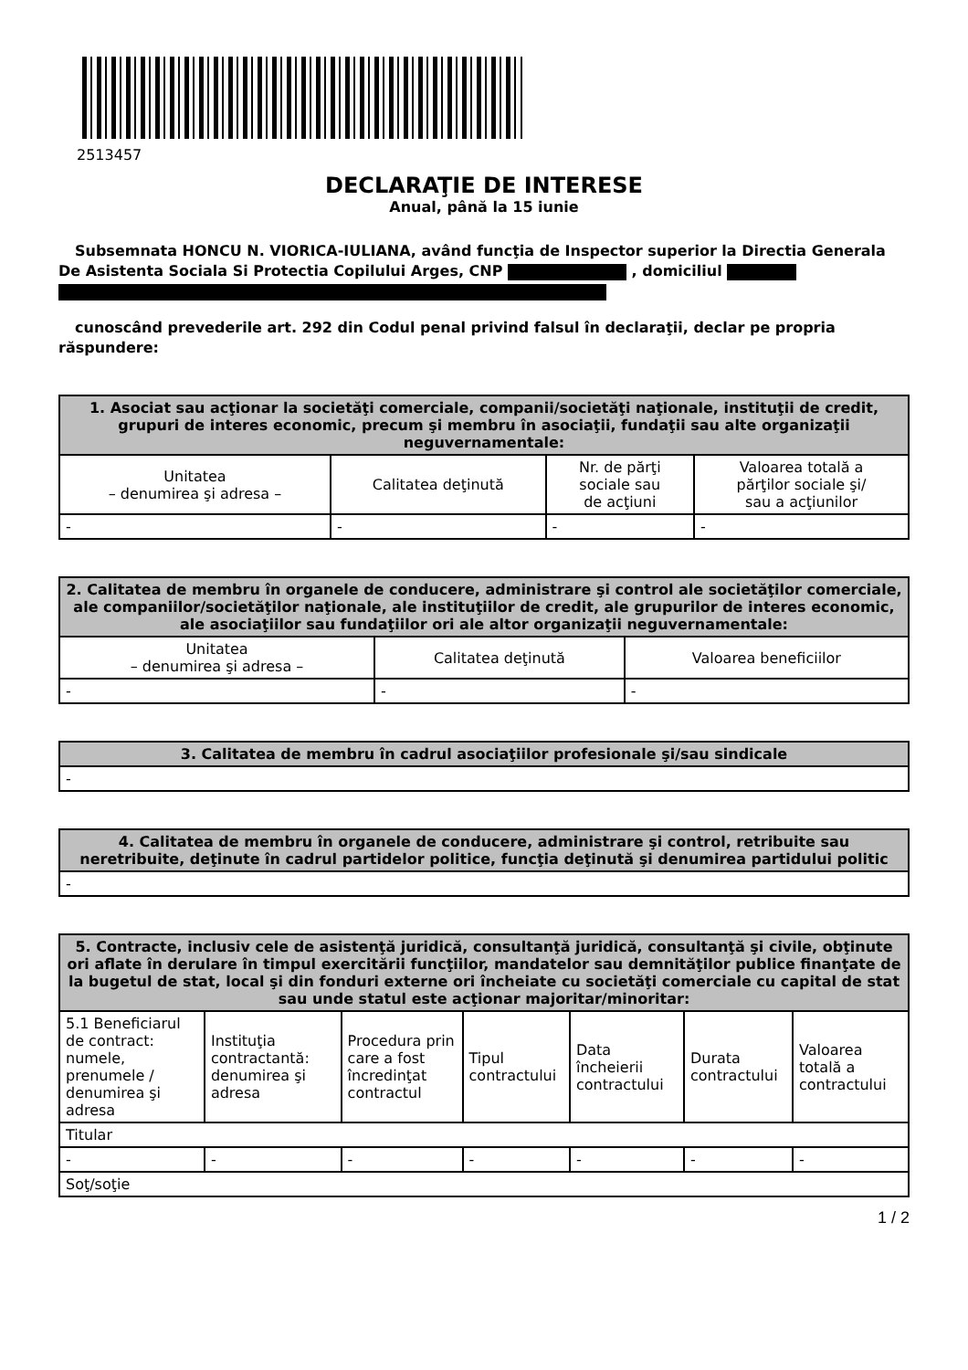2513457
DECLARAŢIE DE INTERESE
Anual, până la 15 iunie
Subsemnata HONCU N. VIORICA-IULIANA, având funcţia de Inspector superior la Directia Generala De Asistenta Sociala Si Protectia Copilului Arges, CNP , domiciliul
cunoscând prevederile art. 292 din Codul penal privind falsul în declaraţii, declar pe propria răspundere:
| 1. Asociat sau acţionar la societăţi comerciale, companii/societăţi naţionale, instituţii de credit, grupuri de interes economic, precum şi membru în asociaţii, fundaţii sau alte organizaţii neguvernamentale: | | | |
| --- | --- | --- | --- |
| Unitatea – denumirea şi adresa – | Calitatea deţinută | Nr. de părţi sociale sau de acţiuni | Valoarea totală a părţilor sociale şi/ sau a acţiunilor |
| - | - | - | - |
| 2. Calitatea de membru în organele de conducere, administrare şi control ale societăţilor comerciale, ale companiilor/societăţilor naţionale, ale instituţiilor de credit, ale grupurilor de interes economic, ale asociaţiilor sau fundaţiilor ori ale altor organizaţii neguvernamentale: | | |
| --- | --- | --- |
| Unitatea – denumirea şi adresa – | Calitatea deţinută | Valoarea beneficiilor |
| - | - | - |
| 3. Calitatea de membru în cadrul asociaţiilor profesionale şi/sau sindicale |
| --- |
| - |
| 4. Calitatea de membru în organele de conducere, administrare şi control, retribuite sau neretribuite, deţinute în cadrul partidelor politice, funcţia deţinută şi denumirea partidului politic |
| --- |
| - |
| 5. Contracte, inclusiv cele de asistenţă juridică, consultanţă juridică, consultanţă şi civile, obţinute ori aflate în derulare în timpul exercitării funcţiilor, mandatelor sau demnităţilor publice finanţate de la bugetul de stat, local şi din fonduri externe ori încheiate cu societăţi comerciale cu capital de stat sau unde statul este acţionar majoritar/minoritar: | | | | | | |
| --- | --- | --- | --- | --- | --- | --- |
| 5.1 Beneficiarul de contract: numele, prenumele / denumirea şi adresa | Instituţia contractantă: denumirea şi adresa | Procedura prin care a fost încredinţat contractul | Tipul contractului | Data încheierii contractului | Durata contractului | Valoarea totală a contractului |
| Titular | | | | | | |
| - | - | - | - | - | - | - |
| Soţ/soţie | | | | | | |
1 / 2